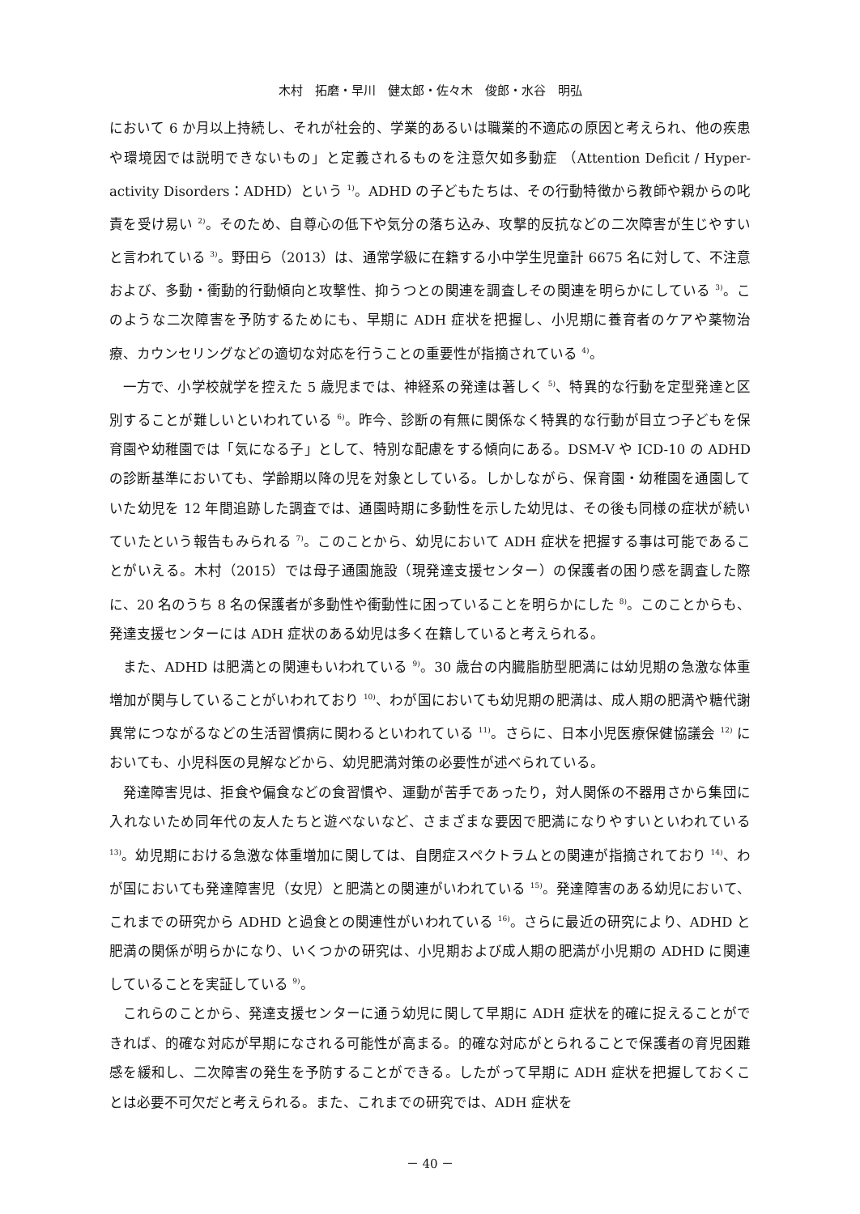木村　拓磨・早川　健太郎・佐々木　俊郎・水谷　明弘
において 6 か月以上持続し、それが社会的、学業的あるいは職業的不適応の原因と考えられ、他の疾患や環境因では説明できないもの」と定義されるものを注意欠如多動症 （Attention Deficit / Hyper-activity Disorders：ADHD）という <sup>1)</sup>。ADHD の子どもたちは、その行動特徴から教師や親からの叱責を受け易い <sup>2)</sup>。そのため、自尊心の低下や気分の落ち込み、攻撃的反抗などの二次障害が生じやすいと言われている <sup>3)</sup>。野田ら（2013）は、通常学級に在籍する小中学生児童計 6675 名に対して、不注意および、多動・衝動的行動傾向と攻撃性、抑うつとの関連を調査しその関連を明らかにしている <sup>3)</sup>。このような二次障害を予防するためにも、早期に ADH 症状を把握し、小児期に養育者のケアや薬物治療、カウンセリングなどの適切な対応を行うことの重要性が指摘されている <sup>4)</sup>。
一方で、小学校就学を控えた 5 歳児までは、神経系の発達は著しく <sup>5)</sup>、特異的な行動を定型発達と区別することが難しいといわれている <sup>6)</sup>。昨今、診断の有無に関係なく特異的な行動が目立つ子どもを保育園や幼稚園では「気になる子」として、特別な配慮をする傾向にある。DSM-V や ICD-10 の ADHD の診断基準においても、学齢期以降の児を対象としている。しかしながら、保育園・幼稚園を通園していた幼児を 12 年間追跡した調査では、通園時期に多動性を示した幼児は、その後も同様の症状が続いていたという報告もみられる <sup>7)</sup>。このことから、幼児において ADH 症状を把握する事は可能であることがいえる。木村（2015）では母子通園施設（現発達支援センター）の保護者の困り感を調査した際に、20 名のうち 8 名の保護者が多動性や衝動性に困っていることを明らかにした <sup>8)</sup>。このことからも、発達支援センターには ADH 症状のある幼児は多く在籍していると考えられる。
また、ADHD は肥満との関連もいわれている <sup>9)</sup>。30 歳台の内臓脂肪型肥満には幼児期の急激な体重増加が関与していることがいわれており <sup>10)</sup>、わが国においても幼児期の肥満は、成人期の肥満や糖代謝異常につながるなどの生活習慣病に関わるといわれている <sup>11)</sup>。さらに、日本小児医療保健協議会 <sup>12)</sup> においても、小児科医の見解などから、幼児肥満対策の必要性が述べられている。
発達障害児は、拒食や偏食などの食習慣や、運動が苦手であったり，対人関係の不器用さから集団に入れないため同年代の友人たちと遊べないなど、さまざまな要因で肥満になりやすいといわれている <sup>13)</sup>。幼児期における急激な体重増加に関しては、自閉症スペクトラムとの関連が指摘されており <sup>14)</sup>、わが国においても発達障害児（女児）と肥満との関連がいわれている <sup>15)</sup>。発達障害のある幼児において、これまでの研究から ADHD と過食との関連性がいわれている <sup>16)</sup>。さらに最近の研究により、ADHD と肥満の関係が明らかになり、いくつかの研究は、小児期および成人期の肥満が小児期の ADHD に関連していることを実証している <sup>9)</sup>。
これらのことから、発達支援センターに通う幼児に関して早期に ADH 症状を的確に捉えることができれば、的確な対応が早期になされる可能性が高まる。的確な対応がとられることで保護者の育児困難感を緩和し、二次障害の発生を予防することができる。したがって早期に ADH 症状を把握しておくことは必要不可欠だと考えられる。また、これまでの研究では、ADH 症状を
－ 40 －